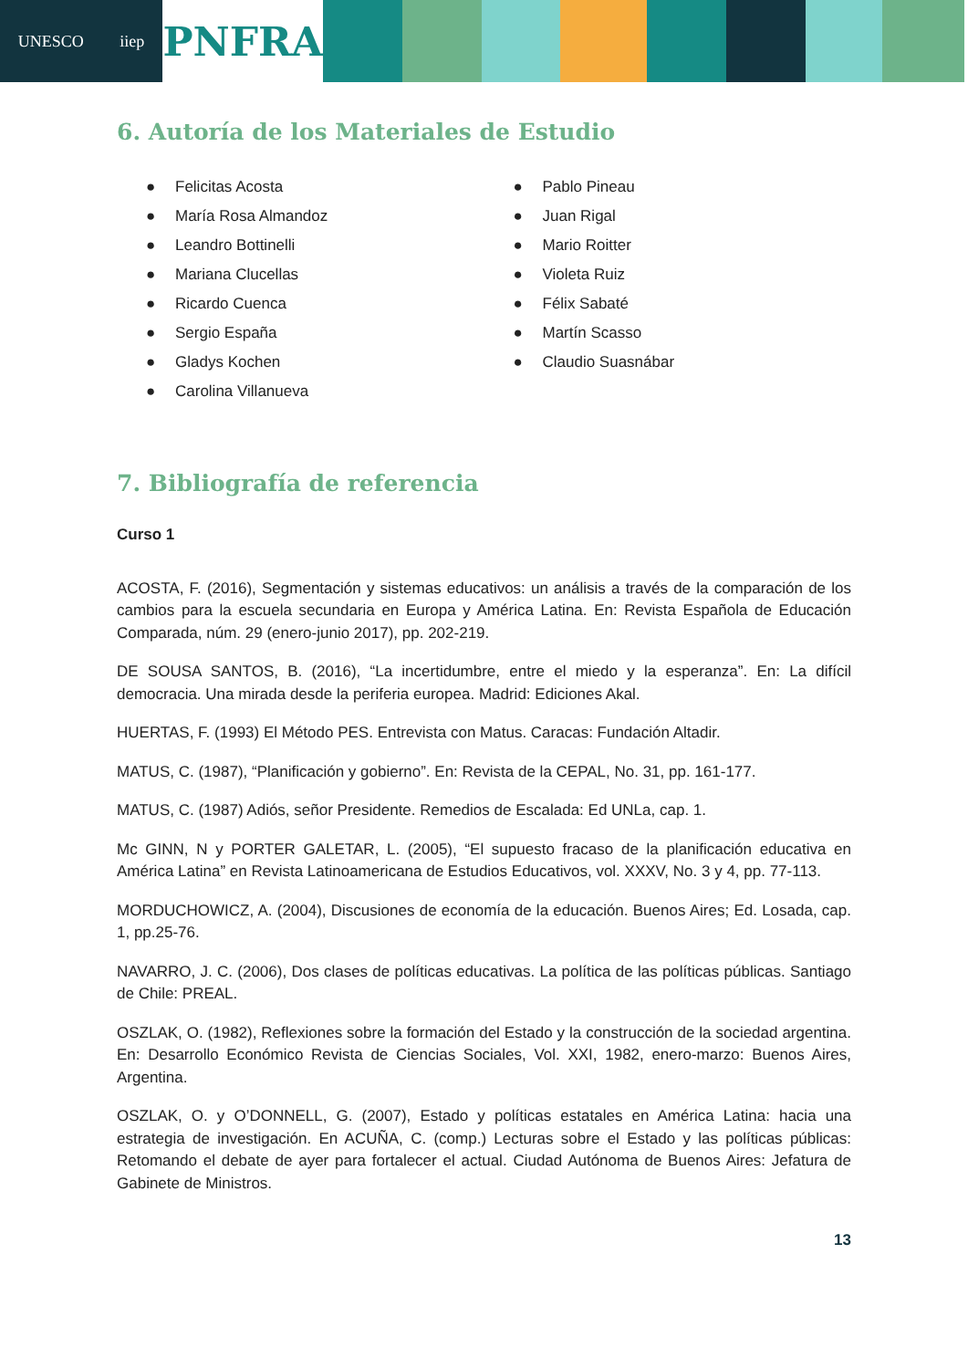UNESCO iiep
PNFRA
6. Autoría de los Materiales de Estudio
● Felicitas Acosta
● María Rosa Almandoz
● Leandro Bottinelli
● Mariana Clucellas
● Ricardo Cuenca
● Sergio España
● Gladys Kochen
● Carolina Villanueva
● Pablo Pineau
● Juan Rigal
● Mario Roitter
● Violeta Ruiz
● Félix Sabaté
● Martín Scasso
● Claudio Suasnábar
7. Bibliografía de referencia
Curso 1
ACOSTA, F. (2016), Segmentación y sistemas educativos: un análisis a través de la comparación de los cambios para la escuela secundaria en Europa y América Latina. En: Revista Española de Educación Comparada, núm. 29 (enero-junio 2017), pp. 202-219.
DE SOUSA SANTOS, B. (2016), “La incertidumbre, entre el miedo y la esperanza”. En: La difícil democracia. Una mirada desde la periferia europea. Madrid: Ediciones Akal.
HUERTAS, F. (1993) El Método PES. Entrevista con Matus. Caracas: Fundación Altadir.
MATUS, C. (1987), “Planificación y gobierno”. En: Revista de la CEPAL, No. 31, pp. 161-177.
MATUS, C. (1987) Adiós, señor Presidente. Remedios de Escalada: Ed UNLa, cap. 1.
Mc GINN, N y PORTER GALETAR, L. (2005), “El supuesto fracaso de la planificación educativa en América Latina” en Revista Latinoamericana de Estudios Educativos, vol. XXXV, No. 3 y 4, pp. 77-113.
MORDUCHOWICZ, A. (2004), Discusiones de economía de la educación. Buenos Aires; Ed. Losada, cap. 1, pp.25-76.
NAVARRO, J. C. (2006), Dos clases de políticas educativas. La política de las políticas públicas. Santiago de Chile: PREAL.
OSZLAK, O. (1982), Reflexiones sobre la formación del Estado y la construcción de la sociedad argentina. En: Desarrollo Económico Revista de Ciencias Sociales, Vol. XXI, 1982, enero-marzo: Buenos Aires, Argentina.
OSZLAK, O. y O’DONNELL, G. (2007), Estado y políticas estatales en América Latina: hacia una estrategia de investigación. En ACUÑA, C. (comp.) Lecturas sobre el Estado y las políticas públicas: Retomando el debate de ayer para fortalecer el actual. Ciudad Autónoma de Buenos Aires: Jefatura de Gabinete de Ministros.
13